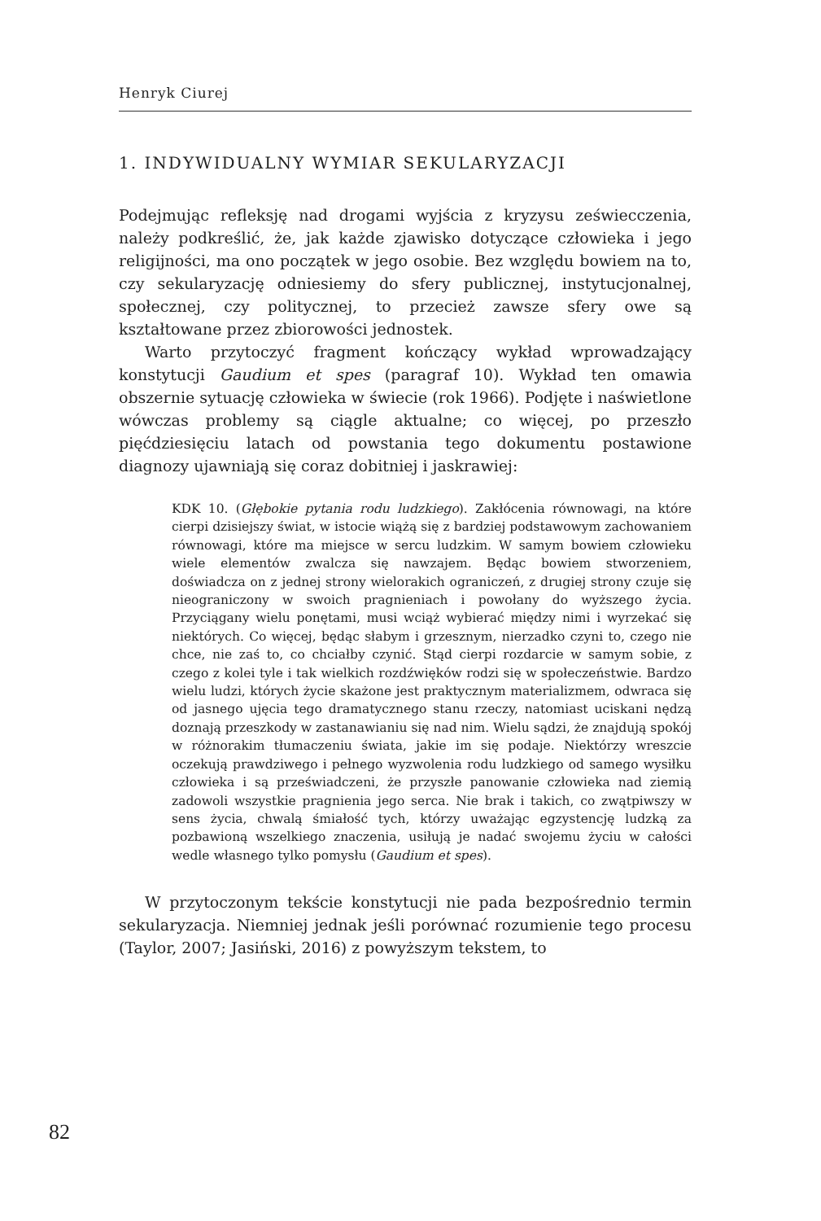Henryk Ciurej
1. INDYWIDUALNY WYMIAR SEKULARYZACJI
Podejmując refleksję nad drogami wyjścia z kryzysu zeświecczenia, należy podkreślić, że, jak każde zjawisko dotyczące człowieka i jego religijności, ma ono początek w jego osobie. Bez względu bowiem na to, czy sekularyzację odniesiemy do sfery publicznej, instytucjonalnej, społecznej, czy politycznej, to przecież zawsze sfery owe są kształtowane przez zbiorowości jednostek.
Warto przytoczyć fragment kończący wykład wprowadzający konstytucji Gaudium et spes (paragraf 10). Wykład ten omawia obszernie sytuację człowieka w świecie (rok 1966). Podjęte i naświetlone wówczas problemy są ciągle aktualne; co więcej, po przeszło pięćdziesięciu latach od powstania tego dokumentu postawione diagnozy ujawniają się coraz dobitniej i jaskrawiej:
KDK 10. (Głębokie pytania rodu ludzkiego). Zakłócenia równowagi, na które cierpi dzisiejszy świat, w istocie wiążą się z bardziej podstawowym zachowaniem równowagi, które ma miejsce w sercu ludzkim. W samym bowiem człowieku wiele elementów zwalcza się nawzajem. Będąc bowiem stworzeniem, doświadcza on z jednej strony wielorakich ograniczeń, z drugiej strony czuje się nieograniczony w swoich pragnieniach i powołany do wyższego życia. Przyciągany wielu ponętami, musi wciąż wybierać między nimi i wyrzekać się niektórych. Co więcej, będąc słabym i grzesznym, nierzadko czyni to, czego nie chce, nie zaś to, co chciałby czynić. Stąd cierpi rozdarcie w samym sobie, z czego z kolei tyle i tak wielkich rozdźwięków rodzi się w społeczeństwie. Bardzo wielu ludzi, których życie skażone jest praktycznym materializmem, odwraca się od jasnego ujęcia tego dramatycznego stanu rzeczy, natomiast uciskani nędzą doznają przeszkody w zastanawianiu się nad nim. Wielu sądzi, że znajdują spokój w różnorakim tłumaczeniu świata, jakie im się podaje. Niektórzy wreszcie oczekują prawdziwego i pełnego wyzwolenia rodu ludzkiego od samego wysiłku człowieka i są przeświadczeni, że przyszłe panowanie człowieka nad ziemią zadowoli wszystkie pragnienia jego serca. Nie brak i takich, co zwątpiwszy w sens życia, chwalą śmiałość tych, którzy uważając egzystencję ludzką za pozbawioną wszelkiego znaczenia, usiłują je nadać swojemu życiu w całości wedle własnego tylko pomysłu (Gaudium et spes).
W przytoczonym tekście konstytucji nie pada bezpośrednio termin sekularyzacja. Niemniej jednak jeśli porównać rozumienie tego procesu (Taylor, 2007; Jasiński, 2016) z powyższym tekstem, to
82